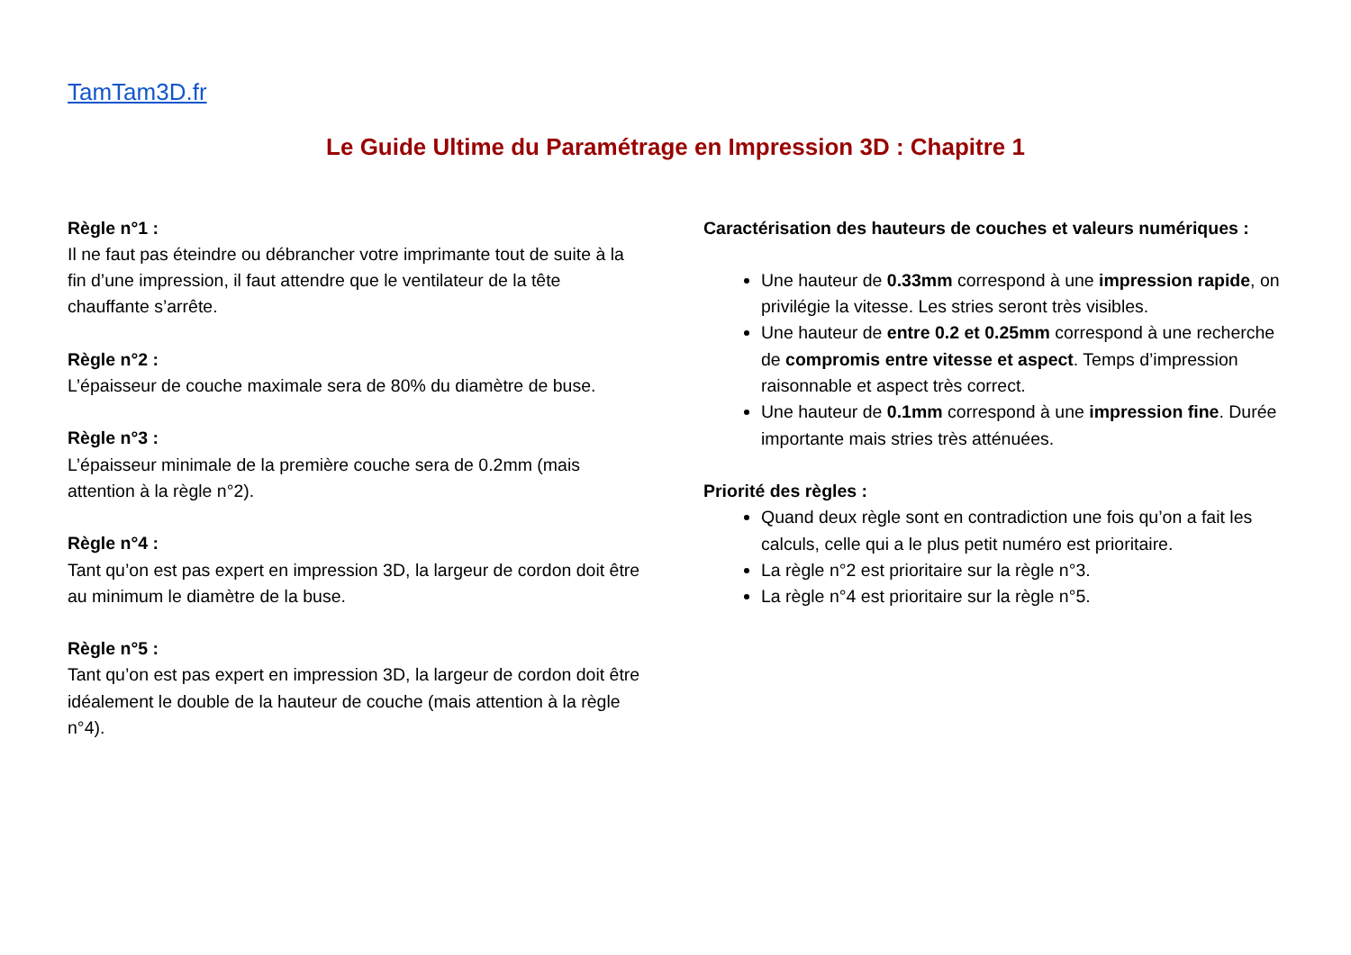TamTam3D.fr
Le Guide Ultime du Paramétrage en Impression 3D : Chapitre 1
Règle n°1 :
Il ne faut pas éteindre ou débrancher votre imprimante tout de suite à la fin d’une impression, il faut attendre que le ventilateur de la tête chauffante s’arrête.
Règle n°2 :
L’épaisseur de couche maximale sera de 80% du diamètre de buse.
Règle n°3 :
L’épaisseur minimale de la première couche sera de 0.2mm (mais attention à la règle n°2).
Règle n°4 :
Tant qu’on est pas expert en impression 3D, la largeur de cordon doit être au minimum le diamètre de la buse.
Règle n°5 :
Tant qu’on est pas expert en impression 3D, la largeur de cordon doit être idéalement le double de la hauteur de couche (mais attention à la règle n°4).
Caractérisation des hauteurs de couches et valeurs numériques :
Une hauteur de 0.33mm correspond à une impression rapide, on privilégie la vitesse. Les stries seront très visibles.
Une hauteur de entre 0.2 et 0.25mm correspond à une recherche de compromis entre vitesse et aspect. Temps d’impression raisonnable et aspect très correct.
Une hauteur de 0.1mm correspond à une impression fine. Durée importante mais stries très atténuées.
Priorité des règles :
Quand deux règle sont en contradiction une fois qu’on a fait les calculs, celle qui a le plus petit numéro est prioritaire.
La règle n°2 est prioritaire sur la règle n°3.
La règle n°4 est prioritaire sur la règle n°5.